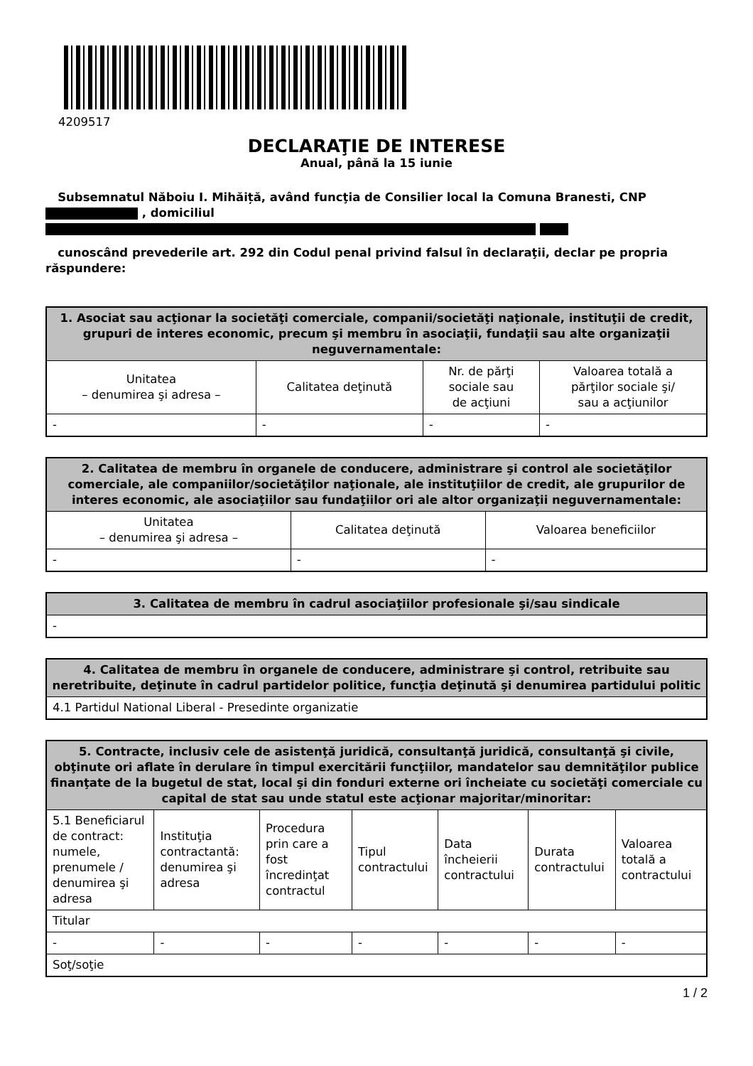4209517
DECLARAŢIE DE INTERESE
Anual, până la 15 iunie
Subsemnatul Năboiu I. Mihăiță, având funcţia de Consilier local la Comuna Branesti, CNP , domiciliul
cunoscând prevederile art. 292 din Codul penal privind falsul în declaraţii, declar pe propria răspundere:
| 1. Asociat sau acţionar la societăţi comerciale, companii/societăţi naţionale, instituţii de credit, grupuri de interes economic, precum şi membru în asociaţii, fundaţii sau alte organizaţii neguvernamentale: | | | |
| --- | --- | --- | --- |
| Unitatea – denumirea şi adresa – | Calitatea deţinută | Nr. de părţi sociale sau de acţiuni | Valoarea totală a părţilor sociale şi/ sau a acţiunilor |
| - | - | - | - |
| 2. Calitatea de membru în organele de conducere, administrare şi control ale societăţilor comerciale, ale companiilor/societăţilor naţionale, ale instituţiilor de credit, ale grupurilor de interes economic, ale asociaţiilor sau fundaţiilor ori ale altor organizaţii neguvernamentale: | | |
| --- | --- | --- |
| Unitatea – denumirea şi adresa – | Calitatea deţinută | Valoarea beneficiilor |
| - | - | - |
| 3. Calitatea de membru în cadrul asociaţiilor profesionale şi/sau sindicale |
| --- |
| - |
| 4. Calitatea de membru în organele de conducere, administrare şi control, retribuite sau neretribuite, deţinute în cadrul partidelor politice, funcţia deţinută şi denumirea partidului politic |
| --- |
| 4.1 Partidul National Liberal - Presedinte organizatie |
| 5. Contracte, inclusiv cele de asistenţă juridică, consultanţă juridică, consultanţă şi civile, obţinute ori aflate în derulare în timpul exercitării funcţiilor, mandatelor sau demnităţilor publice finanţate de la bugetul de stat, local şi din fonduri externe ori încheiate cu societăţi comerciale cu capital de stat sau unde statul este acţionar majoritar/minoritar: | | | | | | |
| --- | --- | --- | --- | --- | --- | --- |
| 5.1 Beneficiarul de contract: numele, prenumele / denumirea şi adresa | Instituţia contractantă: denumirea şi adresa | Procedura prin care a fost încredinţat contractul | Tipul contractului | Data încheierii contractului | Durata contractului | Valoarea totală a contractului |
| Titular | | | | | | |
| - | - | - | - | - | - | - |
| Soţ/soţie | | | | | | |
1 / 2